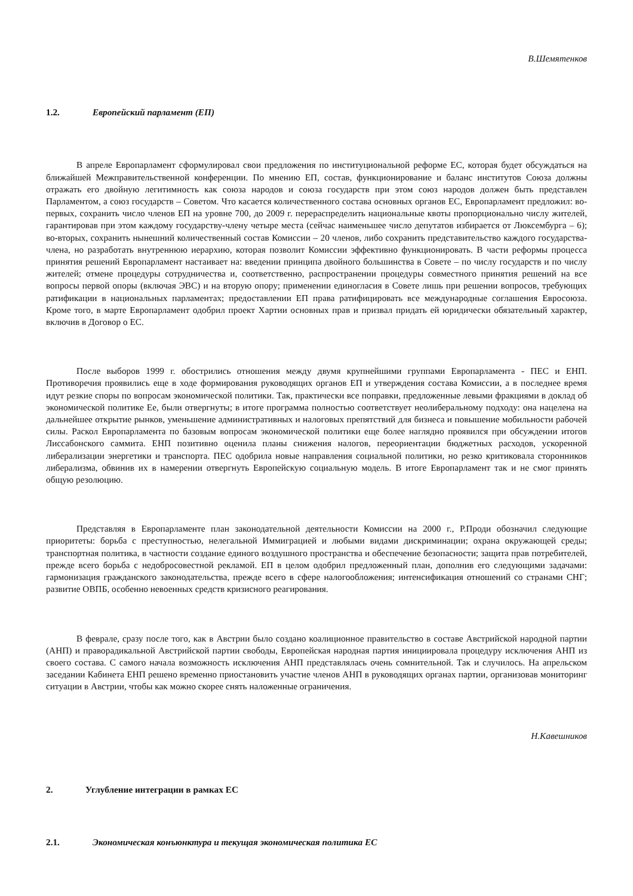В.Шемятенков
1.2. Европейский парламент (ЕП)
В апреле Европарламент сформулировал свои предложения по институциональной реформе ЕС, которая будет обсуждаться на ближайшей Межправительственной конференции. По мнению ЕП, состав, функционирование и баланс институтов Союза должны отражать его двойную легитимность как союза народов и союза государств при этом союз народов должен быть представлен Парламентом, а союз государств – Советом. Что касается количественного состава основных органов ЕС, Европарламент предложил: во-первых, сохранить число членов ЕП на уровне 700, до 2009 г. перераспределить национальные квоты пропорционально числу жителей, гарантировав при этом каждому государству-члену четыре места (сейчас наименьшее число депутатов избирается от Люксембурга – 6); во-вторых, сохранить нынешний количественный состав Комиссии – 20 членов, либо сохранить представительство каждого государства-члена, но разработать внутреннюю иерархию, которая позволит Комиссии эффективно функционировать. В части реформы процесса принятия решений Европарламент настаивает на: введении принципа двойного большинства в Совете – по числу государств и по числу жителей; отмене процедуры сотрудничества и, соответственно, распространении процедуры совместного принятия решений на все вопросы первой опоры (включая ЭВС) и на вторую опору; применении единогласия в Совете лишь при решении вопросов, требующих ратификации в национальных парламентах; предоставлении ЕП права ратифицировать все международные соглашения Евросоюза. Кроме того, в марте Европарламент одобрил проект Хартии основных прав и призвал придать ей юридически обязательный характер, включив в Договор о ЕС.
После выборов 1999 г. обострились отношения между двумя крупнейшими группами Европарламента - ПЕС и ЕНП. Противоречия проявились еще в ходе формирования руководящих органов ЕП и утверждения состава Комиссии, а в последнее время идут резкие споры по вопросам экономической политики. Так, практически все поправки, предложенные левыми фракциями в доклад об экономической политике Ее, были отвергнуты; в итоге программа полностью соответствует неолиберальному подходу: она нацелена на дальнейшее открытие рынков, уменьшение административных и налоговых препятствий для бизнеса и повышение мобильности рабочей силы. Раскол Европарламента по базовым вопросам экономической политики еще более наглядно проявился при обсуждении итогов Лиссабонского саммита. ЕНП позитивно оценила планы снижения налогов, переориентации бюджетных расходов, ускоренной либерализации энергетики и транспорта. ПЕС одобрила новые направления социальной политики, но резко критиковала сторонников либерализма, обвинив их в намерении отвергнуть Европейскую социальную модель. В итоге Европарламент так и не смог принять общую резолюцию.
Представляя в Европарламенте план законодательной деятельности Комиссии на 2000 г., Р.Проди обозначил следующие приоритеты: борьба с преступностью, нелегальной Иммиграцией и любыми видами дискриминации; охрана окружающей среды; транспортная политика, в частности создание единого воздушного пространства и обеспечение безопасности; защита прав потребителей, прежде всего борьба с недобросовестной рекламой. ЕП в целом одобрил предложенный план, дополнив его следующими задачами: гармонизация гражданского законодательства, прежде всего в сфере налогообложения; интенсификация отношений со странами СНГ; развитие ОВПБ, особенно невоенных средств кризисного реагирования.
В феврале, сразу после того, как в Австрии было создано коалиционное правительство в составе Австрийской народной партии (АНП) и праворадикальной Австрийской партии свободы, Европейская народная партия инициировала процедуру исключения АНП из своего состава. С самого начала возможность исключения АНП представлялась очень сомнительной. Так и случилось. На апрельском заседании Кабинета ЕНП решено временно приостановить участие членов АНП в руководящих органах партии, организовав мониторинг ситуации в Австрии, чтобы как можно скорее снять наложенные ограничения.
Н.Кавешников
2. Углубление интеграции в рамках ЕС
2.1. Экономическая конъюнктура и текущая экономическая политика ЕС